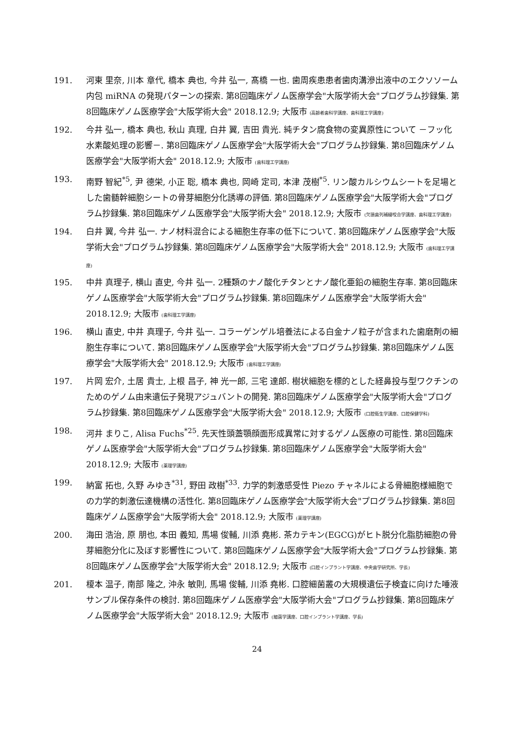191. 河東 里奈, 川本 章代, 橋本 典也, 今井 弘一, 髙橋 一也. 歯周疾患患者歯肉溝滲出液中のエクソソーム内包 miRNA の発現パターンの探索. 第8回臨床ゲノム医療学会"大阪学術大会"プログラム抄録集. 第8回臨床ゲノム医療学会"大阪学術大会" 2018.12.9; 大阪市 (高齢者歯科学講座、歯科理工学講座)
192. 今井 弘一, 橋本 典也, 秋山 真理, 白井 翼, 吉田 貴光. 純チタン腐食物の変異原性について －フッ化水素酸処理の影響－. 第8回臨床ゲノム医療学会"大阪学術大会"プログラム抄録集. 第8回臨床ゲノム医療学会"大阪学術大会" 2018.12.9; 大阪市 (歯科理工学講座)
193. 南野 智紀<sup>*5</sup>, 尹 德栄, 小正 聡, 橋本 典也, 岡崎 定司, 本津 茂樹<sup>*5</sup>. リン酸カルシウムシートを足場とした歯髄幹細胞シートの骨芽細胞分化誘導の評価. 第8回臨床ゲノム医療学会"大阪学術大会"プログラム抄録集. 第8回臨床ゲノム医療学会"大阪学術大会" 2018.12.9; 大阪市 (欠損歯列補綴咬合学講座、歯科理工学講座)
194. 白井 翼, 今井 弘一. ナノ材料混合による細胞生存率の低下について. 第8回臨床ゲノム医療学会"大阪学術大会"プログラム抄録集. 第8回臨床ゲノム医療学会"大阪学術大会" 2018.12.9; 大阪市 (歯科理工学講座)
195. 中井 真理子, 横山 直史, 今井 弘一. 2種類のナノ酸化チタンとナノ酸化亜鉛の細胞生存率. 第8回臨床ゲノム医療学会"大阪学術大会"プログラム抄録集. 第8回臨床ゲノム医療学会"大阪学術大会" 2018.12.9; 大阪市 (歯科理工学講座)
196. 横山 直史, 中井 真理子, 今井 弘一. コラーゲンゲル培養法による白金ナノ粒子が含まれた歯磨剤の細胞生存率について. 第8回臨床ゲノム医療学会"大阪学術大会"プログラム抄録集. 第8回臨床ゲノム医療学会"大阪学術大会" 2018.12.9; 大阪市 (歯科理工学講座)
197. 片岡 宏介, 土居 貴士, 上根 昌子, 神 光一郎, 三宅 達郎. 樹状細胞を標的とした経鼻投与型ワクチンのためのゲノム由来遺伝子発現アジュバントの開発. 第8回臨床ゲノム医療学会"大阪学術大会"プログラム抄録集. 第8回臨床ゲノム医療学会"大阪学術大会" 2018.12.9; 大阪市 (口腔衛生学講座、口腔保健学科)
198. 河井 まりこ, Alisa Fuchs<sup>*25</sup>. 先天性頭蓋顎顔面形成異常に対するゲノム医療の可能性. 第8回臨床ゲノム医療学会"大阪学術大会"プログラム抄録集. 第8回臨床ゲノム医療学会"大阪学術大会" 2018.12.9; 大阪市 (薬理学講座)
199. 納富 拓也, 久野 みゆき<sup>*31</sup>, 野田 政樹<sup>*33</sup>. 力学的刺激感受性 Piezo チャネルによる骨細胞様細胞での力学的刺激伝達機構の活性化. 第8回臨床ゲノム医療学会"大阪学術大会"プログラム抄録集. 第8回臨床ゲノム医療学会"大阪学術大会" 2018.12.9; 大阪市 (薬理学講座)
200. 海田 浩治, 原 朋也, 本田 義知, 馬場 俊輔, 川添 堯彬. 茶カテキン(EGCG)がヒト脱分化脂肪細胞の骨芽細胞分化に及ぼす影響性について. 第8回臨床ゲノム医療学会"大阪学術大会"プログラム抄録集. 第8回臨床ゲノム医療学会"大阪学術大会" 2018.12.9; 大阪市 (口腔インプラント学講座、中央歯学研究所、学長)
201. 榎本 温子, 南部 隆之, 沖永 敏則, 馬場 俊輔, 川添 堯彬. 口腔細菌叢の大規模遺伝子検査に向けた唾液サンプル保存条件の検討. 第8回臨床ゲノム医療学会"大阪学術大会"プログラム抄録集. 第8回臨床ゲノム医療学会"大阪学術大会" 2018.12.9; 大阪市 (細菌学講座、口腔インプラント学講座、学長)
24